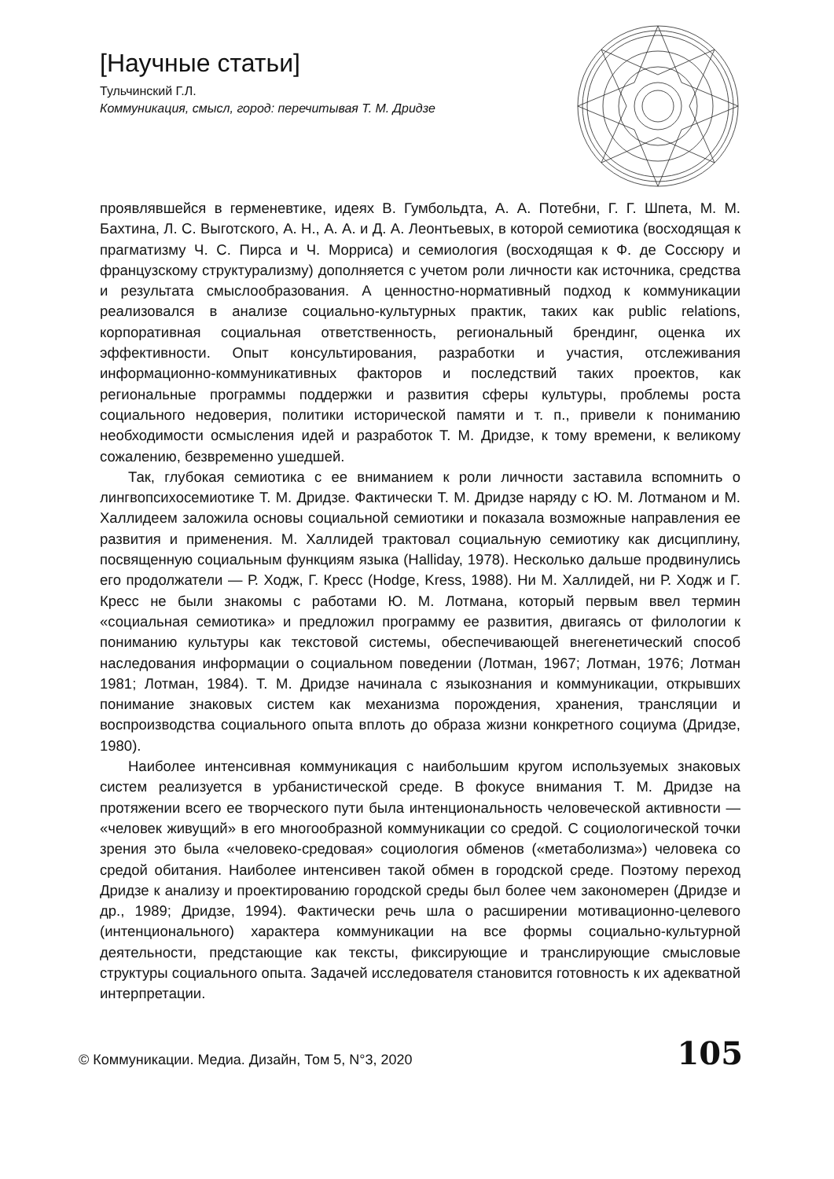[Научные статьи]
Тульчинский Г.Л.
Коммуникация, смысл, город: перечитывая Т. М. Дридзе
проявлявшейся в герменевтике, идеях В. Гумбольдта, А. А. Потебни, Г. Г. Шпета, М. М. Бахтина, Л. С. Выготского, А. Н., А. А. и Д. А. Леонтьевых, в которой семиотика (восходящая к прагматизму Ч. С. Пирса и Ч. Морриса) и семиология (восходящая к Ф. де Соссюру и французскому структурализму) дополняется с учетом роли личности как источника, средства и результата смыслообразования. А ценностно-нормативный подход к коммуникации реализовался в анализе социально-культурных практик, таких как public relations, корпоративная социальная ответственность, региональный брендинг, оценка их эффективности. Опыт консультирования, разработки и участия, отслеживания информационно-коммуникативных факторов и последствий таких проектов, как региональные программы поддержки и развития сферы культуры, проблемы роста социального недоверия, политики исторической памяти и т. п., привели к пониманию необходимости осмысления идей и разработок Т. М. Дридзе, к тому времени, к великому сожалению, безвременно ушедшей.
Так, глубокая семиотика с ее вниманием к роли личности заставила вспомнить о лингвопсихосемиотике Т. М. Дридзе. Фактически Т. М. Дридзе наряду с Ю. М. Лотманом и М. Халлидеем заложила основы социальной семиотики и показала возможные направления ее развития и применения. М. Халлидей трактовал социальную семиотику как дисциплину, посвященную социальным функциям языка (Halliday, 1978). Несколько дальше продвинулись его продолжатели — Р. Ходж, Г. Кресс (Hodge, Kress, 1988). Ни М. Халлидей, ни Р. Ходж и Г. Кресс не были знакомы с работами Ю. М. Лотмана, который первым ввел термин «социальная семиотика» и предложил программу ее развития, двигаясь от филологии к пониманию культуры как текстовой системы, обеспечивающей внегенетический способ наследования информации о социальном поведении (Лотман, 1967; Лотман, 1976; Лотман 1981; Лотман, 1984). Т. М. Дридзе начинала с языкознания и коммуникации, открывших понимание знаковых систем как механизма порождения, хранения, трансляции и воспроизводства социального опыта вплоть до образа жизни конкретного социума (Дридзе, 1980).
Наиболее интенсивная коммуникация с наибольшим кругом используемых знаковых систем реализуется в урбанистической среде. В фокусе внимания Т. М. Дридзе на протяжении всего ее творческого пути была интенциональность человеческой активности — «человек живущий» в его многообразной коммуникации со средой. С социологической точки зрения это была «человеко-средовая» социология обменов («метаболизма») человека со средой обитания. Наиболее интенсивен такой обмен в городской среде. Поэтому переход Дридзе к анализу и проектированию городской среды был более чем закономерен (Дридзе и др., 1989; Дридзе, 1994). Фактически речь шла о расширении мотивационно-целевого (интенционального) характера коммуникации на все формы социально-культурной деятельности, предстающие как тексты, фиксирующие и транслирующие смысловые структуры социального опыта. Задачей исследователя становится готовность к их адекватной интерпретации.
© Коммуникации. Медиа. Дизайн, Том 5, N°3, 2020 105